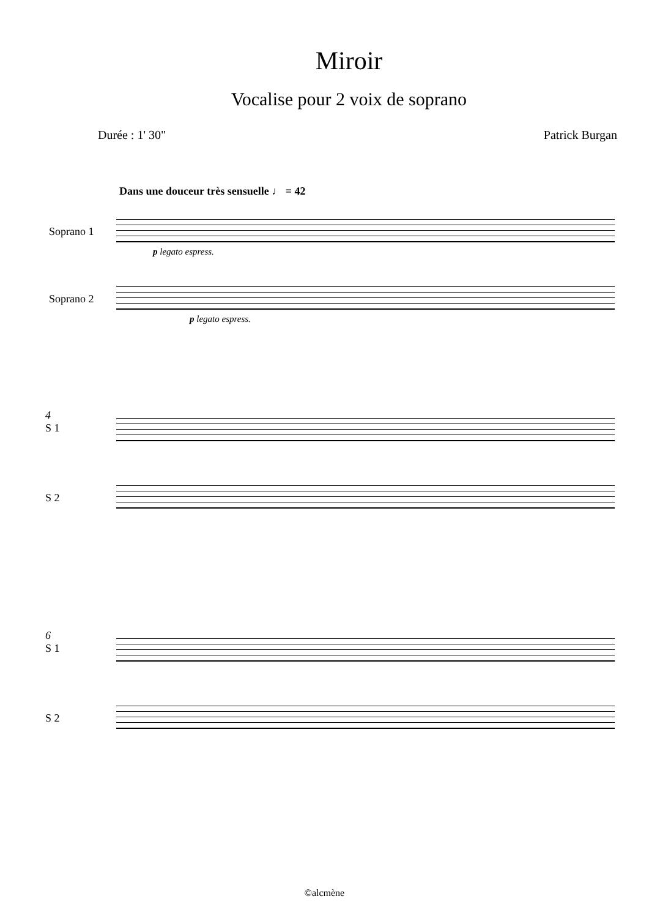Miroir
Vocalise pour 2 voix de soprano
Durée : 1' 30" Patrick Burgan
Dans une douceur très sensuelle ♩ = 42
Soprano 1
p legato espress.
Soprano 2
p legato espress.
4
S 1
S 2
6
S 1
S 2
©alcmène